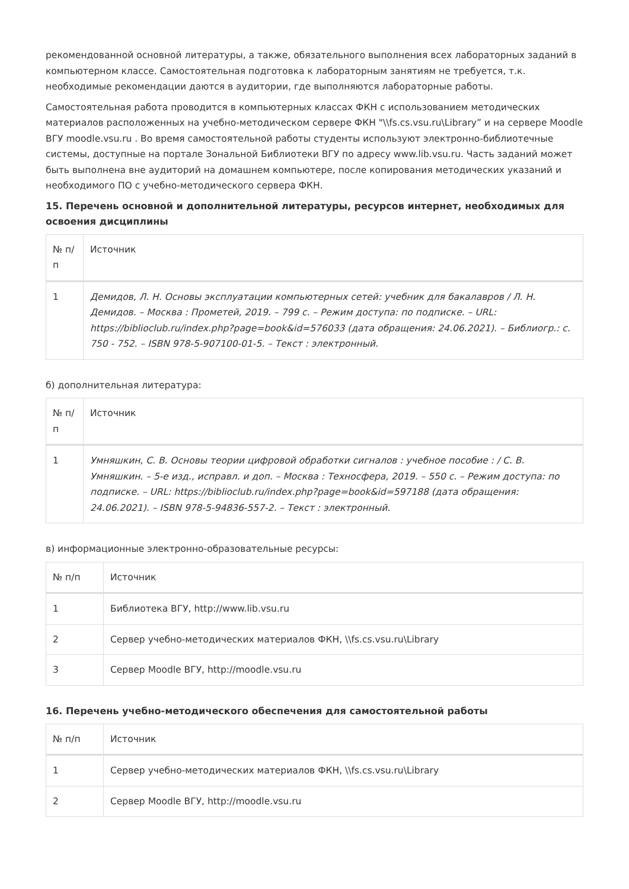рекомендованной основной литературы, а также, обязательного выполнения всех лабораторных заданий в компьютерном классе. Самостоятельная подготовка к лабораторным занятиям не требуется, т.к. необходимые рекомендации даются в аудитории, где выполняются лабораторные работы.
Самостоятельная работа проводится в компьютерных классах ФКН с использованием методических материалов расположенных на учебно-методическом сервере ФКН "\\fs.cs.vsu.ru\Library” и на сервере Moodle ВГУ moodle.vsu.ru . Во время самостоятельной работы студенты используют электронно-библиотечные системы, доступные на портале Зональной Библиотеки ВГУ по адресу www.lib.vsu.ru. Часть заданий может быть выполнена вне аудиторий на домашнем компьютере, после копирования методических указаний и необходимого ПО с учебно-методического сервера ФКН.
15. Перечень основной и дополнительной литературы, ресурсов интернет, необходимых для освоения дисциплины
| № п/п | Источник |
| --- | --- |
| 1 | Демидов, Л. Н. Основы эксплуатации компьютерных сетей: учебник для бакалавров / Л. Н. Демидов. – Москва : Прометей, 2019. – 799 с. – Режим доступа: по подписке. – URL: https://biblioclub.ru/index.php?page=book&id=576033 (дата обращения: 24.06.2021). – Библиогр.: с. 750 - 752. – ISBN 978-5-907100-01-5. – Текст : электронный. |
б) дополнительная литература:
| № п/п | Источник |
| --- | --- |
| 1 | Умняшкин, С. В. Основы теории цифровой обработки сигналов : учебное пособие : / С. В. Умняшкин. – 5-е изд., исправл. и доп. – Москва : Техносфера, 2019. – 550 с. – Режим доступа: по подписке. – URL: https://biblioclub.ru/index.php?page=book&id=597188 (дата обращения: 24.06.2021). – ISBN 978-5-94836-557-2. – Текст : электронный. |
в) информационные электронно-образовательные ресурсы:
| № п/п | Источник |
| --- | --- |
| 1 | Библиотека ВГУ, http://www.lib.vsu.ru |
| 2 | Сервер учебно-методических материалов ФКН, \\fs.cs.vsu.ru\Library |
| 3 | Сервер Moodle ВГУ, http://moodle.vsu.ru |
16. Перечень учебно-методического обеспечения для самостоятельной работы
| № п/п | Источник |
| --- | --- |
| 1 | Сервер учебно-методических материалов ФКН, \\fs.cs.vsu.ru\Library |
| 2 | Сервер Moodle ВГУ, http://moodle.vsu.ru |